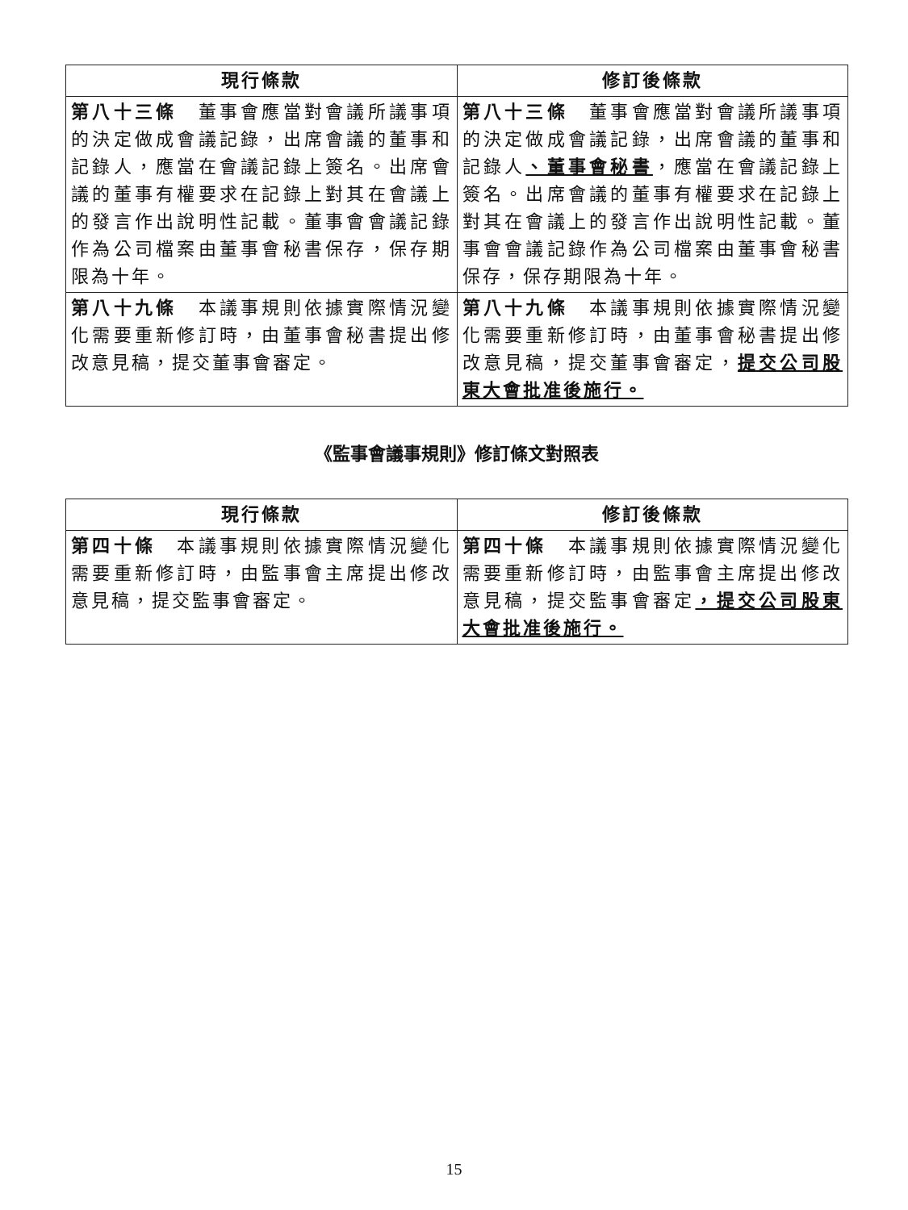| 現行條款 | 修訂後條款 |
| --- | --- |
| 第八十三條 董事會應當對會議所議事項的決定做成會議記錄，出席會議的董事和記錄人，應當在會議記錄上簽名。出席會議的董事有權要求在記錄上對其在會議上的發言作出說明性記載。董事會會議記錄作為公司檔案由董事會秘書保存，保存期限為十年。 | 第八十三條 董事會應當對會議所議事項的決定做成會議記錄，出席會議的董事和記錄人 、董事會秘書 ，應當在會議記錄上簽名。出席會議的董事有權要求在記錄上對其在會議上的發言作出說明性記載。董事會會議記錄作為公司檔案由董事會秘書保存，保存期限為十年。 |
| 第八十九條 本議事規則依據實際情況變化需要重新修訂時，由董事會秘書提出修改意見稿，提交董事會審定。 | 第八十九條 本議事規則依據實際情況變化需要重新修訂時，由董事會秘書提出修改意見稿，提交董事會審定， 提交公司股東大會批准後施行。 |
《監事會議事規則》修訂條文對照表
| 現行條款 | 修訂後條款 |
| --- | --- |
| 第四十條 本議事規則依據實際情況變化需要重新修訂時，由監事會主席提出修改意見稿，提交監事會審定。 | 第四十條 本議事規則依據實際情況變化需要重新修訂時，由監事會主席提出修改意見稿，提交監事會審定 ，提交公司股東大會批准後施行。 |
15